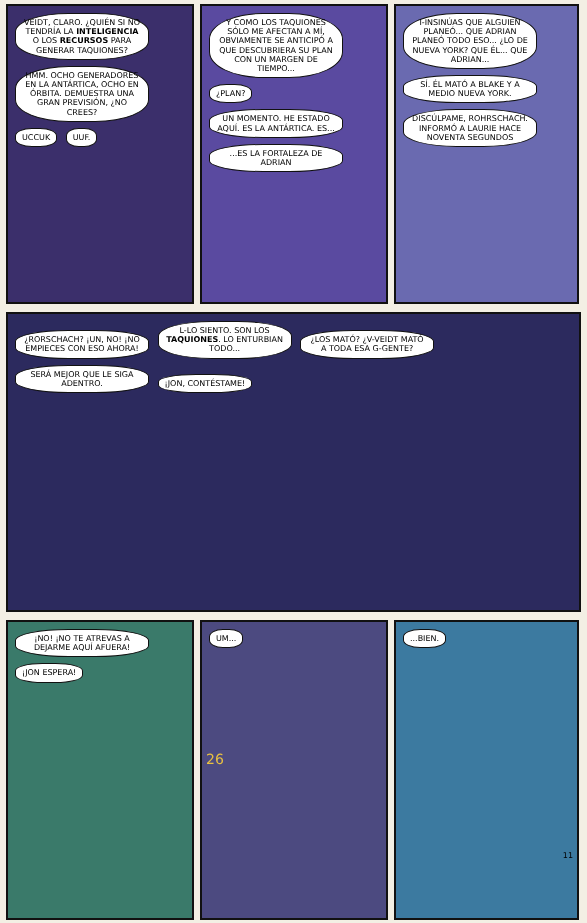VEIDT, CLARO. ¿QUIÉN SI NO TENDRÍA LA INTELIGENCIA O LOS RECURSOS PARA GENERAR TAQUIONES? HMM. OCHO GENERADORES EN LA ANTÁRTICA, OCHO EN ÓRBITA. DEMUESTRA UNA GRAN PREVISIÓN, ¿NO CREES? UCCUK UUF.
Y COMO LOS TAQUIONES SÓLO ME AFECTAN A MÍ, OBVIAMENTE SE ANTICIPÓ A QUE DESCUBRIERA SU PLAN CON UN MARGEN DE TIEMPO... ¿PLAN? UN MOMENTO. HE ESTADO AQUÍ. ES LA ANTÁRTICA. ES... ...ES LA FORTALEZA DE ADRIAN
I-INSINÚAS QUE ALGUIEN PLANEÓ... QUE ADRIAN PLANEÓ TODO ESO... ¿LO DE NUEVA YORK? QUE ÉL... QUE ADRIAN... SÍ. ÉL MATÓ A BLAKE Y A MEDIO NUEVA YORK. DISCÚLPAME, ROHRSCHACH. INFORMÓ A LAURIE HACE NOVENTA SEGUNDOS
¿RORSCHACH? ¡UN, NO! ¡NO EMPIECES CON ESO AHORA! L-LO SIENTO. SON LOS TAQUIONES. LO ENTURBIAN TODO... ¿LOS MATÓ? ¿V-VEIDT MATÓ A TODA ESA G-GENTE? SERÁ MEJOR QUE LE SIGA ADENTRO. ¡JON, CONTÉSTAME!
¡NO! ¡NO TE ATREVAS A DEJARME AQUÍ AFUERA! ¡JON ESPERA!
UM...
26
...BIEN.
11